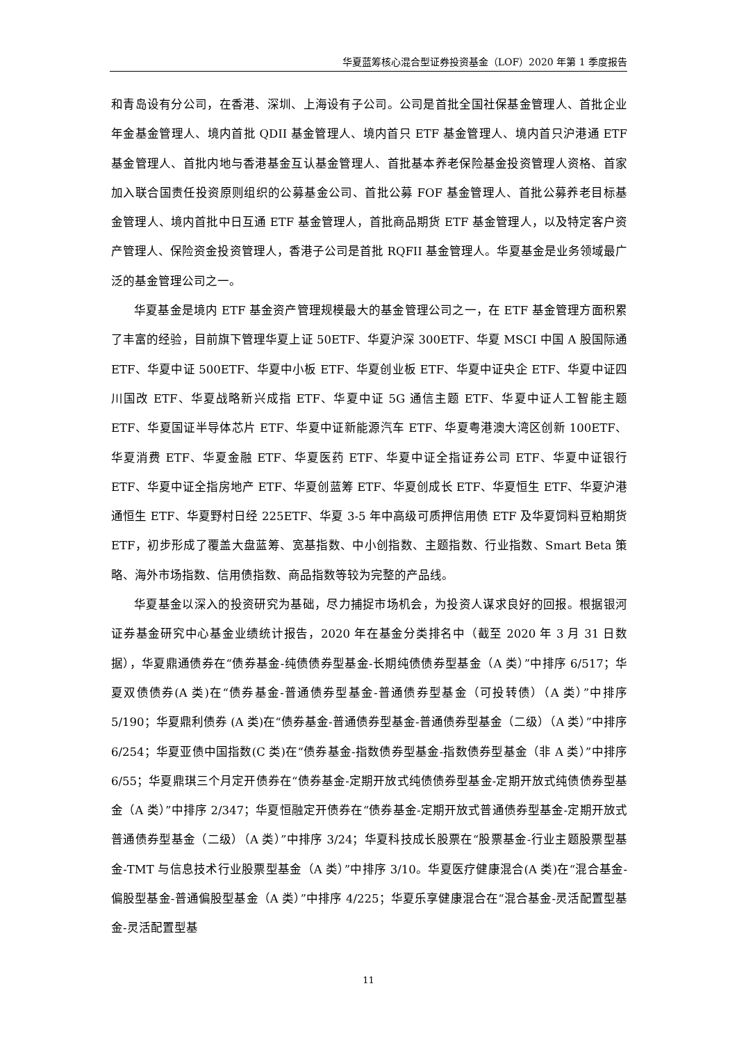华夏蓝筹核心混合型证券投资基金（LOF）2020 年第 1 季度报告
和青岛设有分公司，在香港、深圳、上海设有子公司。公司是首批全国社保基金管理人、首批企业年金基金管理人、境内首批 QDII 基金管理人、境内首只 ETF 基金管理人、境内首只沪港通 ETF 基金管理人、首批内地与香港基金互认基金管理人、首批基本养老保险基金投资管理人资格、首家加入联合国责任投资原则组织的公募基金公司、首批公募 FOF 基金管理人、首批公募养老目标基金管理人、境内首批中日互通 ETF 基金管理人，首批商品期货 ETF 基金管理人，以及特定客户资产管理人、保险资金投资管理人，香港子公司是首批 RQFII 基金管理人。华夏基金是业务领域最广泛的基金管理公司之一。
华夏基金是境内 ETF 基金资产管理规模最大的基金管理公司之一，在 ETF 基金管理方面积累了丰富的经验，目前旗下管理华夏上证 50ETF、华夏沪深 300ETF、华夏 MSCI 中国 A 股国际通 ETF、华夏中证 500ETF、华夏中小板 ETF、华夏创业板 ETF、华夏中证央企 ETF、华夏中证四川国改 ETF、华夏战略新兴成指 ETF、华夏中证 5G 通信主题 ETF、华夏中证人工智能主题 ETF、华夏国证半导体芯片 ETF、华夏中证新能源汽车 ETF、华夏粤港澳大湾区创新 100ETF、华夏消费 ETF、华夏金融 ETF、华夏医药 ETF、华夏中证全指证券公司 ETF、华夏中证银行 ETF、华夏中证全指房地产 ETF、华夏创蓝筹 ETF、华夏创成长 ETF、华夏恒生 ETF、华夏沪港通恒生 ETF、华夏野村日经 225ETF、华夏 3-5 年中高级可质押信用债 ETF 及华夏饲料豆粕期货 ETF，初步形成了覆盖大盘蓝筹、宽基指数、中小创指数、主题指数、行业指数、Smart Beta 策略、海外市场指数、信用债指数、商品指数等较为完整的产品线。
华夏基金以深入的投资研究为基础，尽力捕捉市场机会，为投资人谋求良好的回报。根据银河证券基金研究中心基金业绩统计报告，2020 年在基金分类排名中（截至 2020 年 3 月 31 日数据），华夏鼎通债券在“债券基金-纯债债券型基金-长期纯债债券型基金（A 类）”中排序 6/517；华夏双债债券(A 类)在“债券基金-普通债券型基金-普通债券型基金（可投转债）（A 类）”中排序 5/190；华夏鼎利债券 (A 类)在“债券基金-普通债券型基金-普通债券型基金（二级）（A 类）”中排序 6/254；华夏亚债中国指数(C 类)在“债券基金-指数债券型基金-指数债券型基金（非 A 类）”中排序 6/55；华夏鼎琪三个月定开债券在“债券基金-定期开放式纯债债券型基金-定期开放式纯债债券型基金（A 类）”中排序 2/347；华夏恒融定开债券在“债券基金-定期开放式普通债券型基金-定期开放式普通债券型基金（二级）（A 类）”中排序 3/24；华夏科技成长股票在“股票基金-行业主题股票型基金-TMT 与信息技术行业股票型基金（A 类）”中排序 3/10。华夏医疗健康混合(A 类)在“混合基金-偏股型基金-普通偏股型基金（A 类）”中排序 4/225；华夏乐享健康混合在“混合基金-灵活配置型基金-灵活配置型基
11